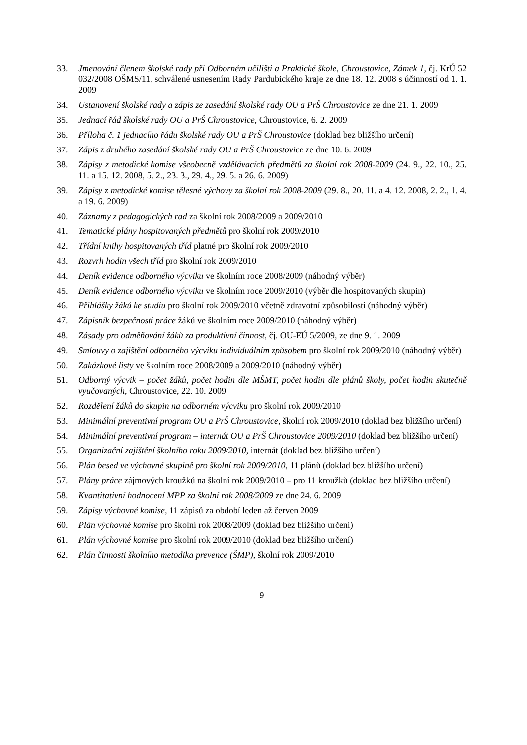33. Jmenování členem školské rady při Odborném učilišti a Praktické škole, Chroustovice, Zámek 1, čj. KrÚ 52 032/2008 OŠMS/11, schválené usnesením Rady Pardubického kraje ze dne 18. 12. 2008 s účinností od 1. 1. 2009
34. Ustanovení školské rady a zápis ze zasedání školské rady OU a PrŠ Chroustovice ze dne 21. 1. 2009
35. Jednací řád školské rady OU a PrŠ Chroustovice, Chroustovice, 6. 2. 2009
36. Příloha č. 1 jednacího řádu školské rady OU a PrŠ Chroustovice (doklad bez bližšího určení)
37. Zápis z druhého zasedání školské rady OU a PrŠ Chroustovice ze dne 10. 6. 2009
38. Zápisy z metodické komise všeobecně vzdělávacích předmětů za školní rok 2008-2009 (24. 9., 22. 10., 25. 11. a 15. 12. 2008, 5. 2., 23. 3., 29. 4., 29. 5. a 26. 6. 2009)
39. Zápisy z metodické komise tělesné výchovy za školní rok 2008-2009 (29. 8., 20. 11. a 4. 12. 2008, 2. 2., 1. 4. a 19. 6. 2009)
40. Záznamy z pedagogických rad za školní rok 2008/2009 a 2009/2010
41. Tematické plány hospitovaných předmětů pro školní rok 2009/2010
42. Třídní knihy hospitovaných tříd platné pro školní rok 2009/2010
43. Rozvrh hodin všech tříd pro školní rok 2009/2010
44. Deník evidence odborného výcviku ve školním roce 2008/2009 (náhodný výběr)
45. Deník evidence odborného výcviku ve školním roce 2009/2010 (výběr dle hospitovaných skupin)
46. Přihlášky žáků ke studiu pro školní rok 2009/2010 včetně zdravotní způsobilosti (náhodný výběr)
47. Zápisník bezpečnosti práce žáků ve školním roce 2009/2010 (náhodný výběr)
48. Zásady pro odměňování žáků za produktivní činnost, čj. OU-EÚ 5/2009, ze dne 9. 1. 2009
49. Smlouvy o zajištění odborného výcviku individuálním způsobem pro školní rok 2009/2010 (náhodný výběr)
50. Zakázkové listy ve školním roce 2008/2009 a 2009/2010 (náhodný výběr)
51. Odborný výcvik – počet žáků, počet hodin dle MŠMT, počet hodin dle plánů školy, počet hodin skutečně vyučovaných, Chroustovice, 22. 10. 2009
52. Rozdělení žáků do skupin na odborném výcviku pro školní rok 2009/2010
53. Minimální preventivní program OU a PrŠ Chroustovice, školní rok 2009/2010 (doklad bez bližšího určení)
54. Minimální preventivní program – internát OU a PrŠ Chroustovice 2009/2010 (doklad bez bližšího určení)
55. Organizační zajištění školního roku 2009/2010, internát (doklad bez bližšího určení)
56. Plán besed ve výchovné skupině pro školní rok 2009/2010, 11 plánů (doklad bez bližšího určení)
57. Plány práce zájmových kroužků na školní rok 2009/2010 – pro 11 kroužků (doklad bez bližšího určení)
58. Kvantitativní hodnocení MPP za školní rok 2008/2009 ze dne 24. 6. 2009
59. Zápisy výchovné komise, 11 zápisů za období leden až červen 2009
60. Plán výchovné komise pro školní rok 2008/2009 (doklad bez bližšího určení)
61. Plán výchovné komise pro školní rok 2009/2010 (doklad bez bližšího určení)
62. Plán činnosti školního metodika prevence (ŠMP), školní rok 2009/2010
9